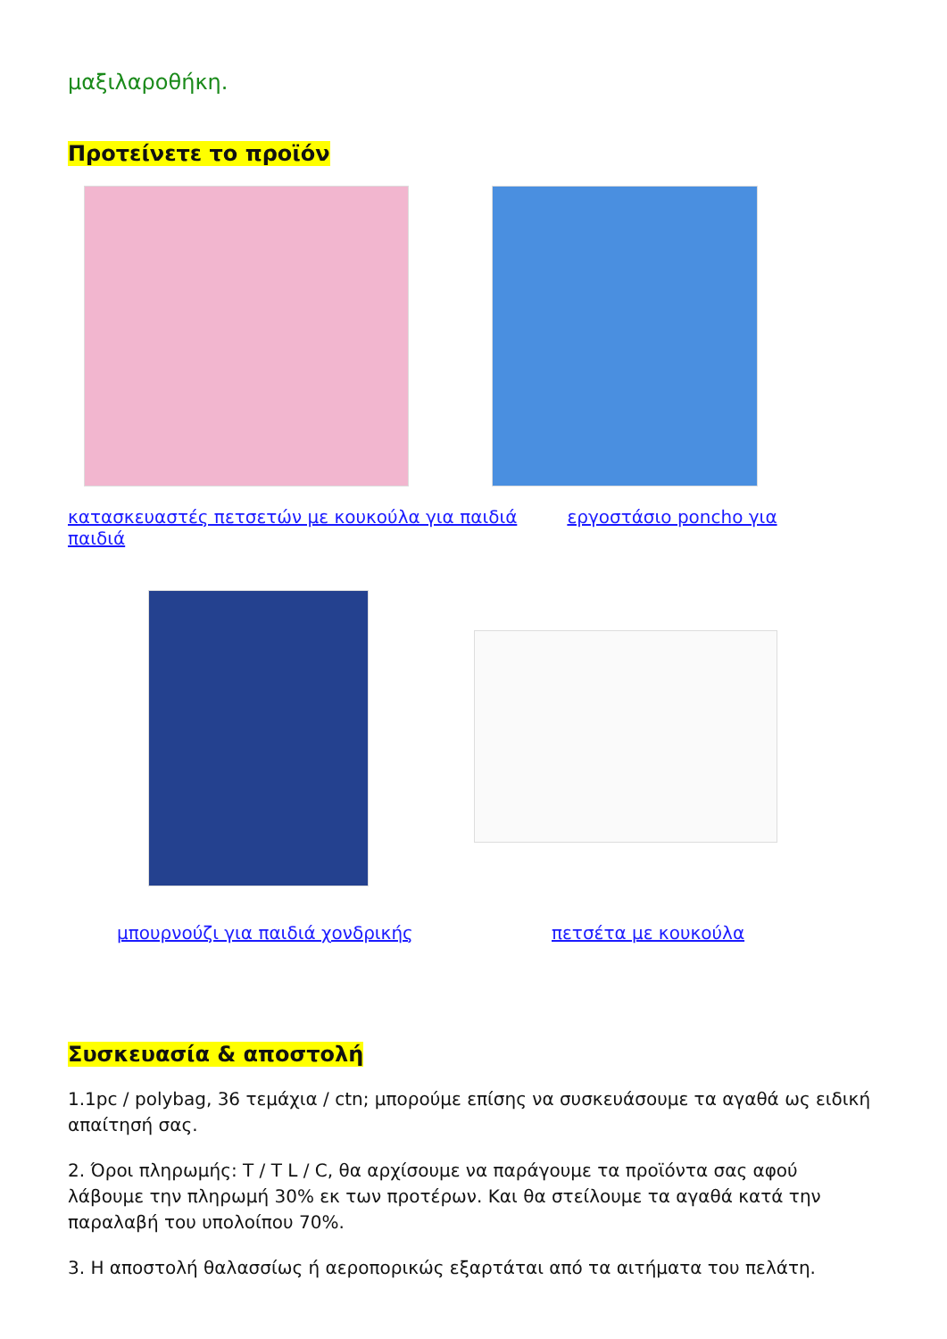μαξιλαροθήκη.
Προτείνετε το προϊόν
κατασκευαστές πετσετών με κουκούλα για παιδιά παιδιά
εργοστάσιο poncho για
μπουρνούζι για παιδιά χονδρικής
πετσέτα με κουκούλα
Συσκευασία & αποστολή
1.1pc / polybag, 36 τεμάχια / ctn; μπορούμε επίσης να συσκευάσουμε τα αγαθά ως ειδική απαίτησή σας.
2. Όροι πληρωμής: T / T L / C, θα αρχίσουμε να παράγουμε τα προϊόντα σας αφού λάβουμε την πληρωμή 30% εκ των προτέρων. Και θα στείλουμε τα αγαθά κατά την παραλαβή του υπολοίπου 70%.
3. Η αποστολή θαλασσίως ή αεροπορικώς εξαρτάται από τα αιτήματα του πελάτη.